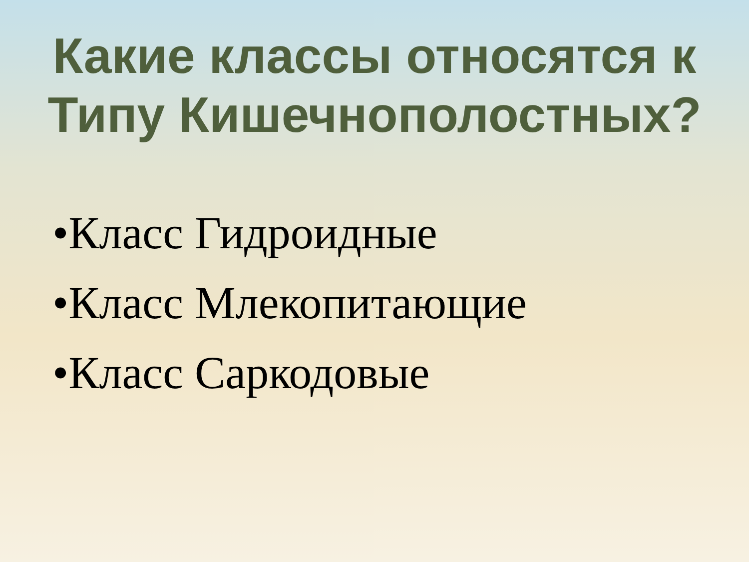Какие классы относятся к
Типу Кишечнополостных?
•Класс Гидроидные
•Класс Млекопитающие
•Класс Саркодовые